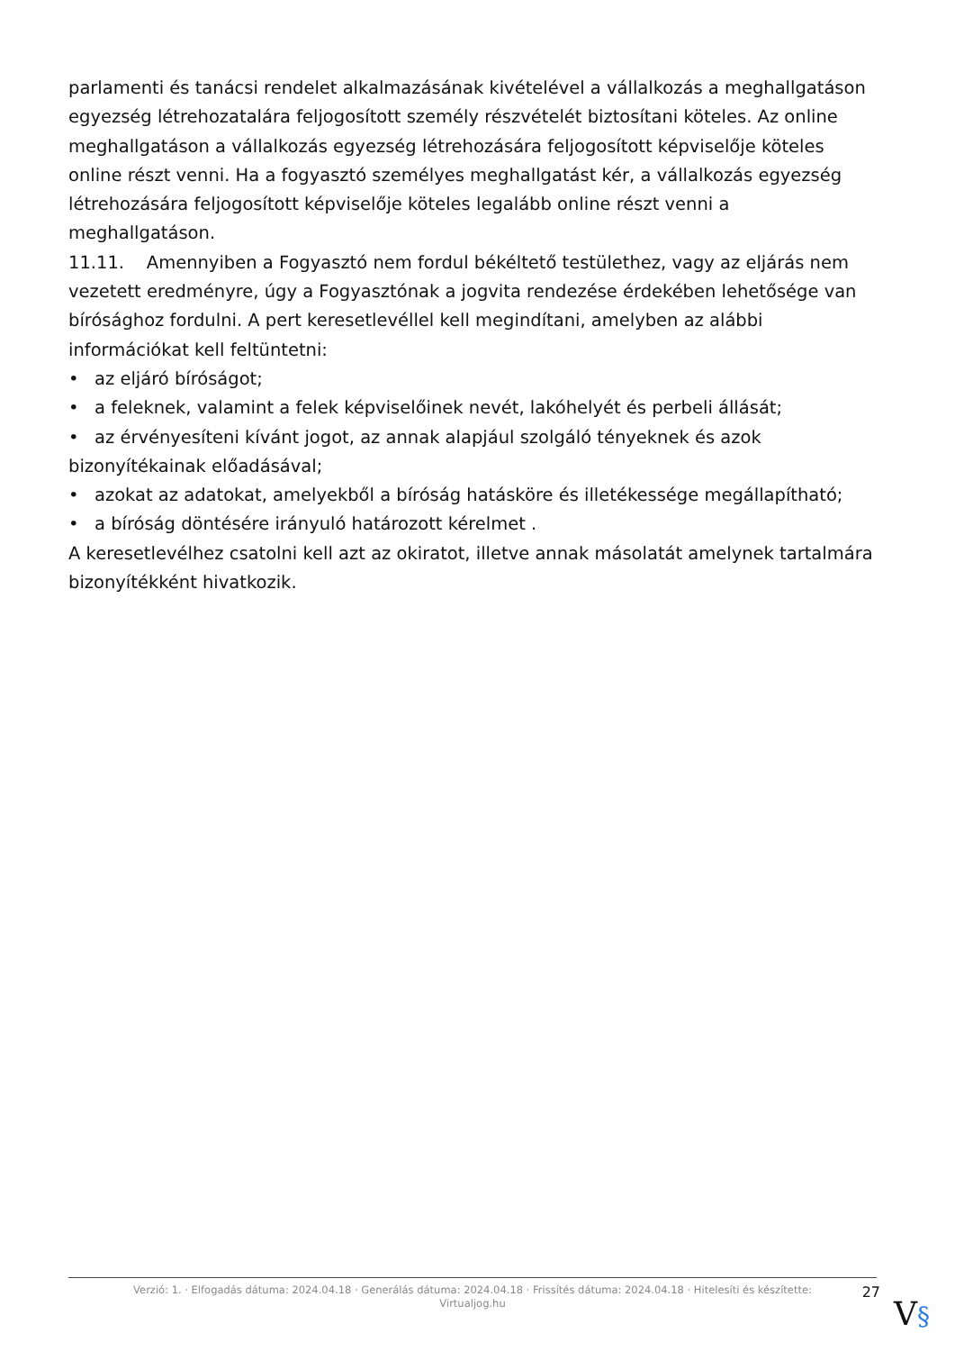parlamenti és tanácsi rendelet alkalmazásának kivételével a vállalkozás a meghallgatáson egyezség létrehozatalára feljogosított személy részvételét biztosítani köteles. Az online meghallgatáson a vállalkozás egyezség létrehozására feljogosított képviselője köteles online részt venni. Ha a fogyasztó személyes meghallgatást kér, a vállalkozás egyezség létrehozására feljogosított képviselője köteles legalább online részt venni a meghallgatáson.
11.11. Amennyiben a Fogyasztó nem fordul békéltető testülethez, vagy az eljárás nem vezetett eredményre, úgy a Fogyasztónak a jogvita rendezése érdekében lehetősége van bírósághoz fordulni. A pert keresetlevéllel kell megindítani, amelyben az alábbi információkat kell feltüntetni:
• az eljáró bíróságot;
• a feleknek, valamint a felek képviselőinek nevét, lakóhelyét és perbeli állását;
• az érvényesíteni kívánt jogot, az annak alapjául szolgáló tényeknek és azok bizonyítékainak előadásával;
• azokat az adatokat, amelyekből a bíróság hatásköre és illetékessége megállapítható;
• a bíróság döntésére irányuló határozott kérelmet .
A keresetlevélhez csatolni kell azt az okiratot, illetve annak másolatát amelynek tartalmára bizonyítékként hivatkozik.
Verzió: 1. · Elfogadás dátuma: 2024.04.18 · Generálás dátuma: 2024.04.18 · Frissítés dátuma: 2024.04.18 · Hitelesíti és készítette: Virtualjog.hu
27
V§